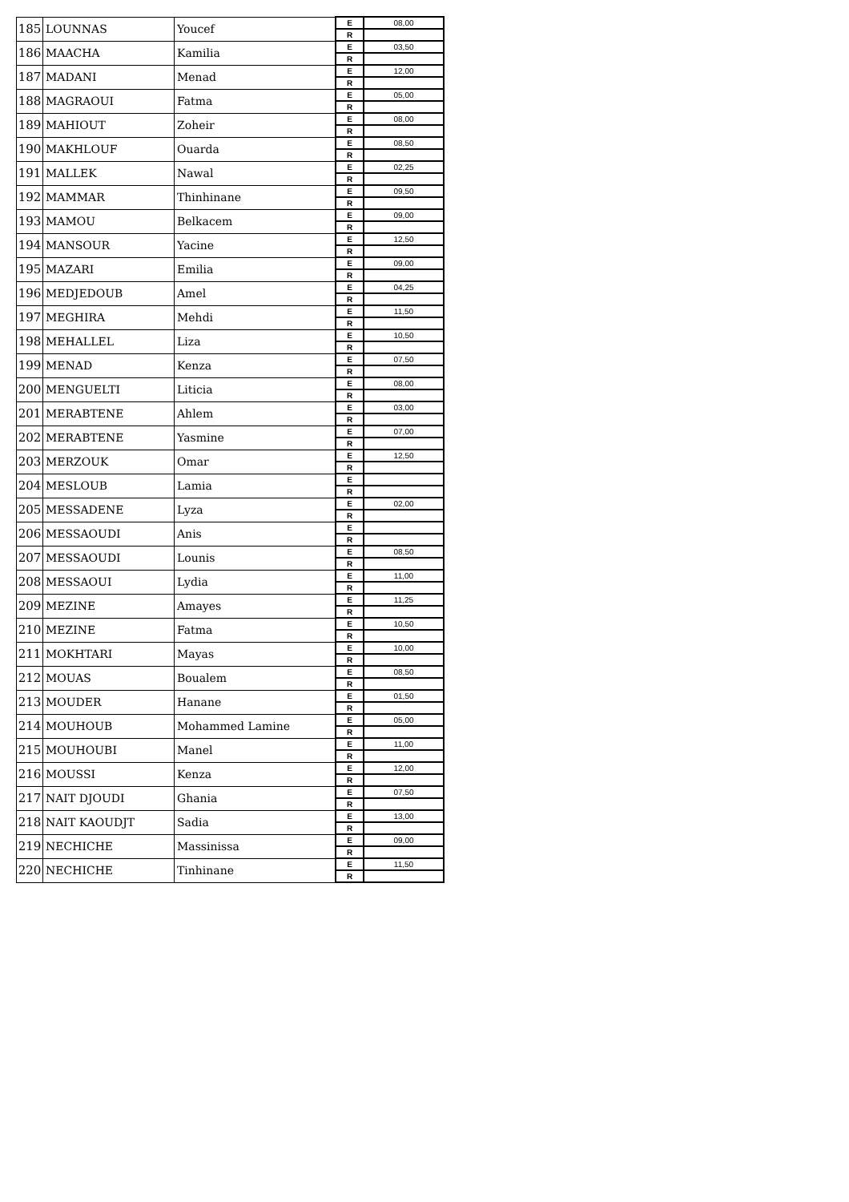| 185 | LOUNNAS | Youcef | E | 08,00 |
| | | | R | |
| 186 | MAACHA | Kamilia | E | 03,50 |
| | | | R | |
| 187 | MADANI | Menad | E | 12,00 |
| | | | R | |
| 188 | MAGRAOUI | Fatma | E | 05,00 |
| | | | R | |
| 189 | MAHIOUT | Zoheir | E | 08,00 |
| | | | R | |
| 190 | MAKHLOUF | Ouarda | E | 08,50 |
| | | | R | |
| 191 | MALLEK | Nawal | E | 02,25 |
| | | | R | |
| 192 | MAMMAR | Thinhinane | E | 09,50 |
| | | | R | |
| 193 | MAMOU | Belkacem | E | 09,00 |
| | | | R | |
| 194 | MANSOUR | Yacine | E | 12,50 |
| | | | R | |
| 195 | MAZARI | Emilia | E | 09,00 |
| | | | R | |
| 196 | MEDJEDOUB | Amel | E | 04,25 |
| | | | R | |
| 197 | MEGHIRA | Mehdi | E | 11,50 |
| | | | R | |
| 198 | MEHALLEL | Liza | E | 10,50 |
| | | | R | |
| 199 | MENAD | Kenza | E | 07,50 |
| | | | R | |
| 200 | MENGUELTI | Liticia | E | 08,00 |
| | | | R | |
| 201 | MERABTENE | Ahlem | E | 03,00 |
| | | | R | |
| 202 | MERABTENE | Yasmine | E | 07,00 |
| | | | R | |
| 203 | MERZOUK | Omar | E | 12,50 |
| | | | R | |
| 204 | MESLOUB | Lamia | E | |
| | | | R | |
| 205 | MESSADENE | Lyza | E | 02,00 |
| | | | R | |
| 206 | MESSAOUDI | Anis | E | |
| | | | R | |
| 207 | MESSAOUDI | Lounis | E | 08,50 |
| | | | R | |
| 208 | MESSAOUI | Lydia | E | 11,00 |
| | | | R | |
| 209 | MEZINE | Amayes | E | 11,25 |
| | | | R | |
| 210 | MEZINE | Fatma | E | 10,50 |
| | | | R | |
| 211 | MOKHTARI | Mayas | E | 10,00 |
| | | | R | |
| 212 | MOUAS | Boualem | E | 08,50 |
| | | | R | |
| 213 | MOUDER | Hanane | E | 01,50 |
| | | | R | |
| 214 | MOUHOUB | Mohammed Lamine | E | 05,00 |
| | | | R | |
| 215 | MOUHOUBI | Manel | E | 11,00 |
| | | | R | |
| 216 | MOUSSI | Kenza | E | 12,00 |
| | | | R | |
| 217 | NAIT DJOUDI | Ghania | E | 07,50 |
| | | | R | |
| 218 | NAIT KAOUDJT | Sadia | E | 13,00 |
| | | | R | |
| 219 | NECHICHE | Massinissa | E | 09,00 |
| | | | R | |
| 220 | NECHICHE | Tinhinane | E | 11,50 |
| | | | R | |